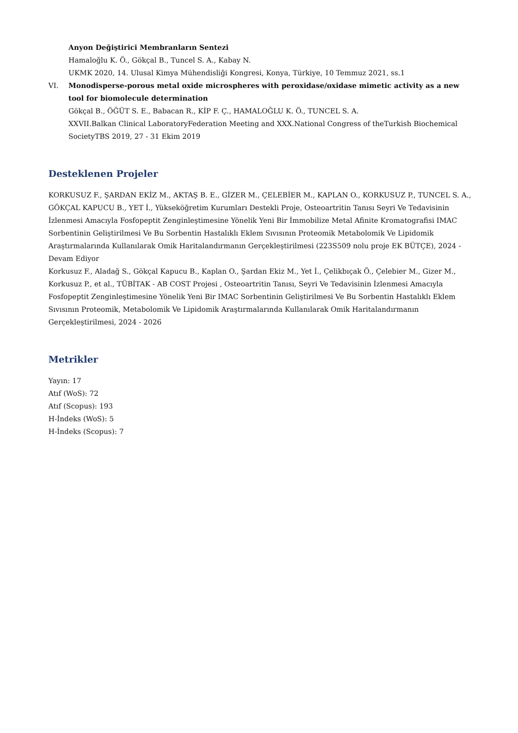Anyon Değiştirici Membranların Sentezi
Hamaloğlu K. Ö., Gökçal B., Tuncel S. A., Kabay N.
UKMK 2020, 14. Ulusal Kimya Mühendisliği Kongresi, Konya, Türkiye, 10 Temmuz 2021, ss.1
VI. Monodisperse-porous metal oxide microspheres with peroxidase/oxidase mimetic activity as a new tool for biomolecule determination
Gökçal B., ÖĞÜT S. E., Babacan R., KİP F. Ç., HAMALOĞLU K. Ö., TUNCEL S. A.
XXVII.Balkan Clinical LaboratoryFederation Meeting and XXX.National Congress of theTurkish Biochemical SocietyTBS 2019, 27 - 31 Ekim 2019
Desteklenen Projeler
KORKUSUZ F., ŞARDAN EKİZ M., AKTAŞ B. E., GİZER M., ÇELEBİER M., KAPLAN O., KORKUSUZ P., TUNCEL S. A., GÖKÇAL KAPUCU B., YET İ., Yükseköğretim Kurumları Destekli Proje, Osteoartritin Tanısı Seyri Ve Tedavisinin İzlenmesi Amacıyla Fosfopeptit Zenginleştimesine Yönelik Yeni Bir İmmobilize Metal Afinite Kromatografisi IMAC Sorbentinin Geliştirilmesi Ve Bu Sorbentin Hastalıklı Eklem Sıvısının Proteomik Metabolomik Ve Lipidomik Araştırmalarında Kullanılarak Omik Haritalandırmanın Gerçekleştirilmesi (223S509 nolu proje EK BÜTÇE), 2024 - Devam Ediyor
Korkusuz F., Aladağ S., Gökçal Kapucu B., Kaplan O., Şardan Ekiz M., Yet İ., Çelikbıçak Ö., Çelebier M., Gizer M., Korkusuz P., et al., TÜBİTAK - AB COST Projesi , Osteoartritin Tanısı, Seyri Ve Tedavisinin İzlenmesi Amacıyla Fosfopeptit Zenginleştimesine Yönelik Yeni Bir IMAC Sorbentinin Geliştirilmesi Ve Bu Sorbentin Hastalıklı Eklem Sıvısının Proteomik, Metabolomik Ve Lipidomik Araştırmalarında Kullanılarak Omik Haritalandırmanın Gerçekleştirilmesi, 2024 - 2026
Metrikler
Yayın: 17
Atıf (WoS): 72
Atıf (Scopus): 193
H-İndeks (WoS): 5
H-İndeks (Scopus): 7